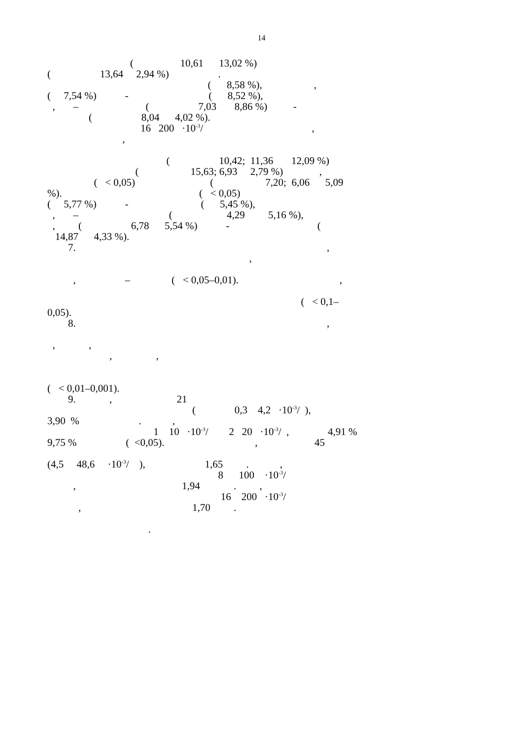14
( 10,61 13,02 %)
( 13,64 2,94 %) .
( 8,58 %), ,
( 7,54 %) - ( 8,52 %),
, – ( 7,03 8,86 %) -
( 8,04 4,02 %).
16 200 ·10<sup>-3</sup>/ ,
,
( 10,42; 11,36 12,09 %)
( 15,63; 6,93 2,79 %) ,
( < 0,05) ( 7,20; 6,06 5,09
%). ( < 0,05)
( 5,77 %) - ( 5,45 %),
, – ( 4,29 5,16 %),
, ( 6,78 5,54 %) - (
14,87 4,33 %).
7. ,
,
, – ( < 0,05–0,01). ,
( < 0,1–
0,05).
8. ,
, ,
, ,
( < 0,01–0,001).
9. , 21
( 0,3 4,2 ·10<sup>-3</sup>/ ),
3,90 % . ,
1 10 ·10<sup>-3</sup>/ 2 20 ·10<sup>-3</sup>/ , 4,91 %
9,75 % ( <0,05). , 45
(4,5 48,6 ·10<sup>-3</sup>/ ), 1,65 . ,
8 100 ·10<sup>-3</sup>/
, 1,94 . ,
16 200 ·10<sup>-3</sup>/
, 1,70 .
.